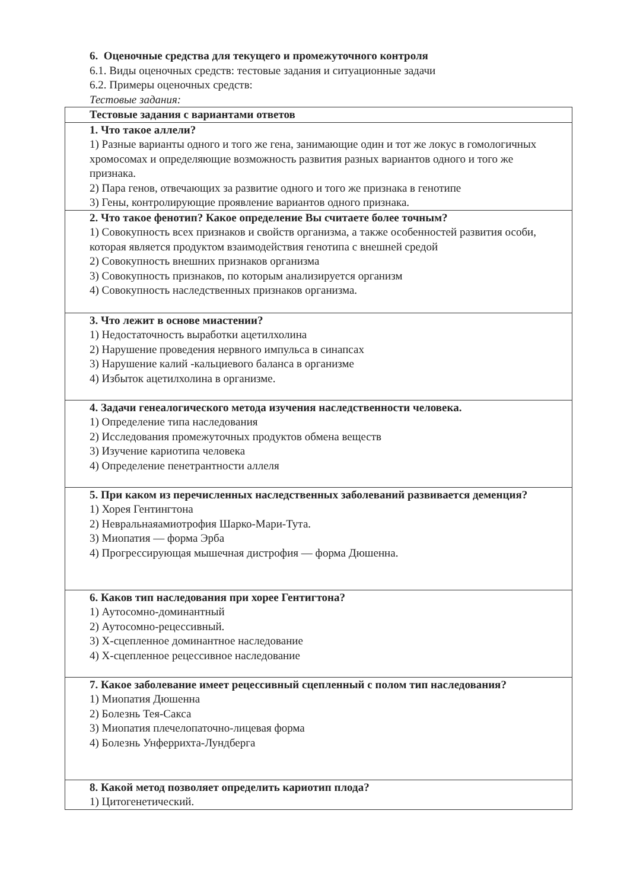6. Оценочные средства для текущего и промежуточного контроля
6.1. Виды оценочных средств: тестовые задания и ситуационные задачи
6.2. Примеры оценочных средств:
Тестовые задания:
| Тестовые задания с вариантами ответов |
| 1. Что такое аллели? 1) Разные варианты одного и того же гена, занимающие один и тот же локус в гомологичных хромосомах и определяющие возможность развития разных вариантов одного и того же признака. 2) Пара генов, отвечающих за развитие одного и того же признака в генотипе 3) Гены, контролирующие проявление вариантов одного признака. |
| 2. Что такое фенотип? Какое определение Вы считаете более точным? 1) Совокупность всех признаков и свойств организма, а также особенностей развития особи, которая является продуктом взаимодействия генотипа с внешней средой 2) Совокупность внешних признаков организма 3) Совокупность признаков, по которым анализируется организм 4) Совокупность наследственных признаков организма. |
| 3. Что лежит в основе миастении? 1) Недостаточность выработки ацетилхолина 2) Нарушение проведения нервного импульса в синапсах 3) Нарушение калий -кальциевого баланса в организме 4) Избыток ацетилхолина в организме. |
| 4. Задачи генеалогического метода изучения наследственности человека. 1) Определение типа наследования 2) Исследования промежуточных продуктов обмена веществ 3) Изучение кариотипа человека 4) Определение пенетрантности аллеля |
| 5. При каком из перечисленных наследственных заболеваний развивается деменция? 1) Хорея Гентингтона 2) Невральнаяамиотрофия Шарко-Мари-Тута. 3) Миопатия — форма Эрба 4) Прогрессирующая мышечная дистрофия — форма Дюшенна. |
| 6. Каков тип наследования при хорее Гентигтона? 1) Аутосомно-доминантный 2) Аутосомно-рецессивный. 3) Х-сцепленное доминантное наследование 4) Х-сцепленное рецессивное наследование |
| 7. Какое заболевание имеет рецессивный сцепленный с полом тип наследования? 1) Миопатия Дюшенна 2) Болезнь Тея-Сакса 3) Миопатия плечелопаточно-лицевая форма 4) Болезнь Унферрихта-Лундберга |
| 8. Какой метод позволяет определить кариотип плода? 1) Цитогенетический. |